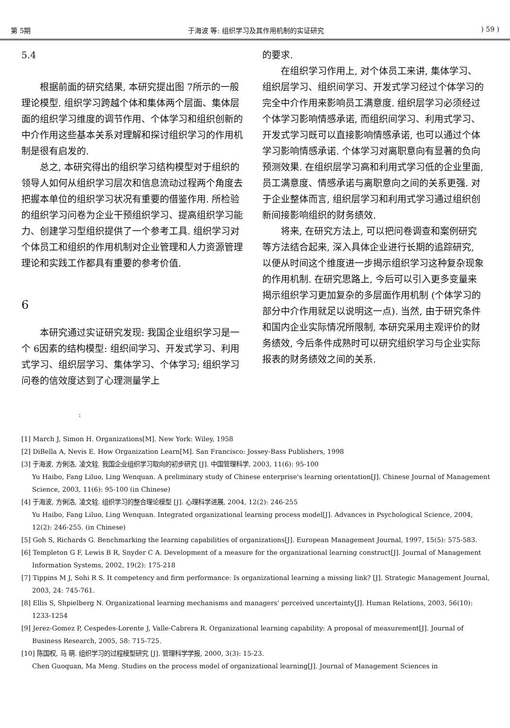第 5期 于海波 等: 组织学习及其作用机制的实证研究) 59 )
5.4
根据前面的研究结果, 本研究提出图 7所示的一般理论模型. 组织学习跨越个体和集体两个层面、集体层面的组织学习维度的调节作用、个体学习和组织创新的中介作用这些基本关系对理解和探讨组织学习的作用机制是很有启发的.
总之, 本研究得出的组织学习结构模型对于组织的领导人如何从组织学习层次和信息流动过程两个角度去把握本单位的组织学习状况有重要的借鉴作用. 所检验的组织学习问卷为企业干预组织学习、提高组织学习能力、创建学习型组织提供了一个参考工具. 组织学习对个体员工和组织的作用机制对企业管理和人力资源管理理论和实践工作都具有重要的参考价值.
6
本研究通过实证研究发现: 我国企业组织学习是一个 6因素的结构模型: 组织间学习、开发式学习、利用式学习、组织层学习、集体学习、个体学习; 组织学习问卷的信效度达到了心理测量学上
的要求.
在组织学习作用上, 对个体员工来讲, 集体学习、组织层学习、组织间学习、开发式学习经过个体学习的完全中介作用来影响员工满意度. 组织层学习必须经过个体学习影响情感承诺, 而组织间学习、利用式学习、开发式学习既可以直接影响情感承诺, 也可以通过个体学习影响情感承诺. 个体学习对离职意向有显著的负向预测效果. 在组织层学习高和利用式学习低的企业里面, 员工满意度、情感承诺与离职意向之间的关系更强. 对于企业整体而言, 组织层学习和利用式学习通过组织创新间接影响组织的财务绩效.
将来, 在研究方法上, 可以把问卷调查和案例研究等方法结合起来, 深入具体企业进行长期的追踪研究, 以便从时间这个维度进一步揭示组织学习这种复杂现象的作用机制. 在研究思路上, 今后可以引入更多变量来揭示组织学习更加复杂的多层面作用机制 (个体学习的部分中介作用就足以说明这一点). 当然, 由于研究条件和国内企业实际情况所限制, 本研究采用主观评价的财务绩效, 今后条件成熟时可以研究组织学习与企业实际报表的财务绩效之间的关系.
:
[1] March J, Simon H. Organizations[M]. New York: Wiley, 1958
[2] DiBella A, Nevis E. How Organization Learn[M]. San Francisco: Jossey-Bass Publishers, 1998
[3] 于海波, 方俐洛, 凌文辁. 我国企业组织学习取向的初步研究 [J]. 中国管理科学, 2003, 11(6): 95-100
Yu Haibo, Fang Liluo, Ling Wenquan. A preliminary study of Chinese enterprise's learning orientation[J]. Chinese Journal of Management Science, 2003, 11(6): 95-100 (in Chinese)
[4] 于海波, 方俐洛, 凌文辁. 组织学习的整合理论模型 [J]. 心理科学进展, 2004, 12(2): 246-255
Yu Haibo, Fang Liluo, Ling Wenquan. Integrated organizational learning process model[J]. Advances in Psychological Science, 2004, 12(2): 246-255. (in Chinese)
[5] Goh S, Richards G. Benchmarking the learning capabilities of organizations[J]. European Management Journal, 1997, 15(5): 575-583.
[6] Templeton G F, Lewis B R, Snyder C A. Development of a measure for the organizational learning construct[J]. Journal of Management Information Systems, 2002, 19(2): 175-218
[7] Tippins M J, Sohi R S. It competency and firm performance: Is organizational learning a missing link? [J]. Strategic Management Journal, 2003, 24: 745-761.
[8] Ellis S, Shpielberg N. Organizational learning mechanisms and managers' perceived uncertainty[J]. Human Relations, 2003, 56(10): 1233-1254
[9] Jerez-Gomez P, Cespedes-Lorente J, Valle-Cabrera R. Organizational learning capability: A proposal of measurement[J]. Journal of Business Research, 2005, 58: 715-725.
[10] 陈国权, 马 萌. 组织学习的过程模型研究 [J]. 管理科学学报, 2000, 3(3): 15-23.
Chen Guoquan, Ma Meng. Studies on the process model of organizational learning[J]. Journal of Management Sciences in